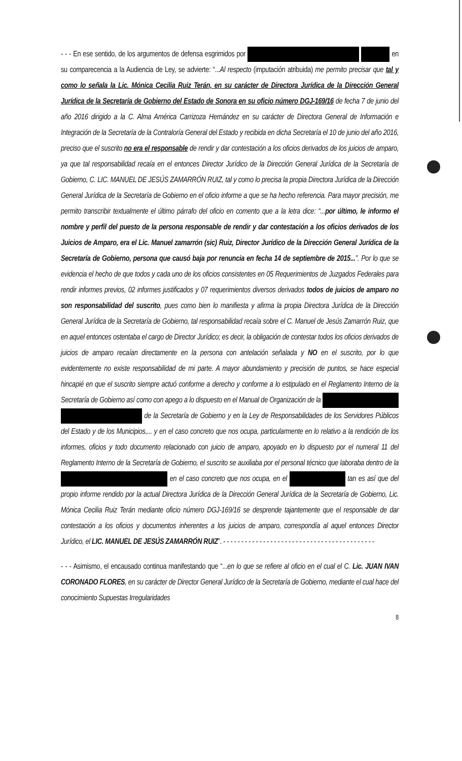- - - En ese sentido, de los argumentos de defensa esgrimidos por en su comparecencia a la Audiencia de Ley, se advierte: “...Al respecto (imputación atribuida) me permito precisar que tal y como lo señala la Lic. Mónica Cecilia Ruiz Terán, en su carácter de Directora Jurídica de la Dirección General Jurídica de la Secretaría de Gobierno del Estado de Sonora en su oficio número DGJ-169/16 de fecha 7 de junio del año 2016 dirigido a la C. Alma América Carrizoza Hernández en su carácter de Directora General de Información e Integración de la Secretaría de la Contraloría General del Estado y recibida en dicha Secretaría el 10 de junio del año 2016, preciso que el suscrito no era el responsable de rendir y dar contestación a los oficios derivados de los juicios de amparo, ya que tal responsabilidad recaía en el entonces Director Jurídico de la Dirección General Jurídica de la Secretaría de Gobierno, C. LIC. MANUEL DE JESÚS ZAMARRÓN RUIZ, tal y como lo precisa la propia Directora Jurídica de la Dirección General Jurídica de la Secretaría de Gobierno en el oficio informe a que se ha hecho referencia. Para mayor precisión, me permito transcribir textualmente el último párrafo del oficio en comento que a la letra dice: “...por último, le informo el nombre y perfil del puesto de la persona responsable de rendir y dar contestación a los oficios derivados de los Juicios de Amparo, era el Lic. Manuel zamarrón (sic) Ruiz, Director Jurídico de la Dirección General Jurídica de la Secretaría de Gobierno, persona que causó baja por renuncia en fecha 14 de septiembre de 2015...”. Por lo que se evidencia el hecho de que todos y cada uno de los oficios consistentes en 05 Requerimientos de Juzgados Federales para rendir informes previos, 02 informes justificados y 07 requerimientos diversos derivados todos de juicios de amparo no son responsabilidad del suscrito, pues como bien lo manifiesta y afirma la propia Directora Jurídica de la Dirección General Jurídica de la Secretaría de Gobierno, tal responsabilidad recaía sobre el C. Manuel de Jesús Zamarrón Ruiz, que en aquel entonces ostentaba el cargo de Director Jurídico; es decir, la obligación de contestar todos los oficios derivados de juicios de amparo recaían directamente en la persona con antelación señalada y NO en el suscrito, por lo que evidentemente no existe responsabilidad de mi parte. A mayor abundamiento y precisión de puntos, se hace especial hincapié en que el suscrito siempre actuó conforme a derecho y conforme a lo estipulado en el Reglamento Interno de la Secretaría de Gobierno así como con apego a lo dispuesto en el Manual de Organización de la de la Secretaría de Gobierno y en la Ley de Responsabilidades de los Servidores Públicos del Estado y de los Municipios,... y en el caso concreto que nos ocupa, particularmente en lo relativo a la rendición de los informes, oficios y todo documento relacionado con juicio de amparo, apoyado en lo dispuesto por el numeral 11 del Reglamento Interno de la Secretaría de Gobierno, el suscrito se auxiliaba por el personal técnico que laboraba dentro de la en el caso concreto que nos ocupa, en el tan es así que del propio informe rendido por la actual Directora Jurídica de la Dirección General Jurídica de la Secretaría de Gobierno, Lic. Mónica Cecilia Ruiz Terán mediante oficio número DGJ-169/16 se desprende tajantemente que el responsable de dar contestación a los oficios y documentos inherentes a los juicios de amparo, correspondía al aquel entonces Director Jurídico, el LIC. MANUEL DE JESÚS ZAMARRÓN RUIZ”. - - - - - - - - - - - - - - - - - - - - - - - - - - - - - - - - - - - - - - - - - -
- - - Asimismo, el encausado continua manifestando que “...en lo que se refiere al oficio en el cual el C. Lic. JUAN IVAN CORONADO FLORES, en su carácter de Director General Jurídico de la Secretaría de Gobierno, mediante el cual hace del conocimiento Supuestas Irregularidades
8